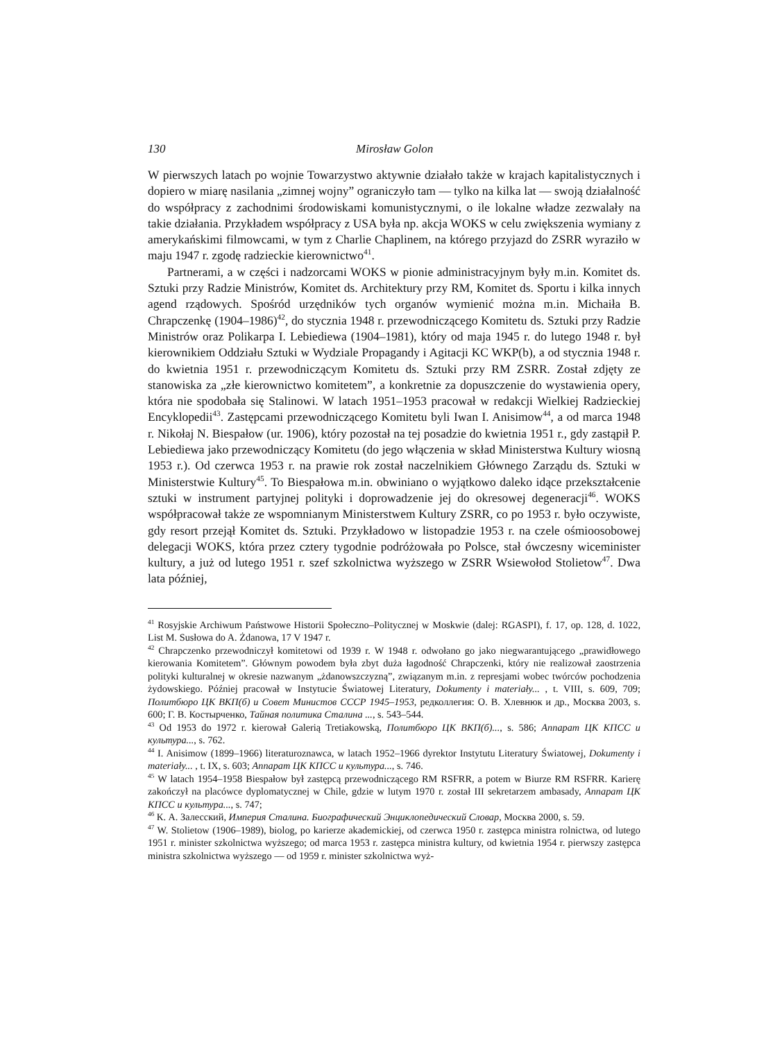130 Mirosław Golon
W pierwszych latach po wojnie Towarzystwo aktywnie działało także w krajach kapitalistycznych i dopiero w miarę nasilania „zimnej wojny” ograniczyło tam — tylko na kilka lat — swoją działalność do współpracy z zachodnimi środowiskami komunistycznymi, o ile lokalne władze zezwalały na takie działania. Przykładem współpracy z USA była np. akcja WOKS w celu zwiększenia wymiany z amerykańskimi filmowcami, w tym z Charlie Chaplinem, na którego przyjazd do ZSRR wyraziło w maju 1947 r. zgodę radzieckie kierownictwo<sup>41</sup>.
Partnerami, a w części i nadzorcami WOKS w pionie administracyjnym były m.in. Komitet ds. Sztuki przy Radzie Ministrów, Komitet ds. Architektury przy RM, Komitet ds. Sportu i kilka innych agend rządowych. Spośród urzędników tych organów wymienić można m.in. Michaiła B. Chrapczenkę (1904–1986)<sup>42</sup>, do stycznia 1948 r. przewodniczącego Komitetu ds. Sztuki przy Radzie Ministrów oraz Polikarpa I. Lebiediewa (1904–1981), który od maja 1945 r. do lutego 1948 r. był kierownikiem Oddziału Sztuki w Wydziale Propagandy i Agitacji KC WKP(b), a od stycznia 1948 r. do kwietnia 1951 r. przewodniczącym Komitetu ds. Sztuki przy RM ZSRR. Został zdjęty ze stanowiska za „złe kierownictwo komitetem”, a konkretnie za dopuszczenie do wystawienia opery, która nie spodobała się Stalinowi. W latach 1951–1953 pracował w redakcji Wielkiej Radzieckiej Encyklopedii<sup>43</sup>. Zastępcami przewodniczącego Komitetu byli Iwan I. Anisimow<sup>44</sup>, a od marca 1948 r. Nikołaj N. Biespałow (ur. 1906), który pozostał na tej posadzie do kwietnia 1951 r., gdy zastąpił P. Lebiediewa jako przewodniczący Komitetu (do jego włączenia w skład Ministerstwa Kultury wiosną 1953 r.). Od czerwca 1953 r. na prawie rok został naczelnikiem Głównego Zarządu ds. Sztuki w Ministerstwie Kultury<sup>45</sup>. To Biespałowa m.in. obwiniano o wyjątkowo daleko idące przekształcenie sztuki w instrument partyjnej polityki i doprowadzenie jej do okresowej degeneracji<sup>46</sup>. WOKS współpracował także ze wspomnianym Ministerstwem Kultury ZSRR, co po 1953 r. było oczywiste, gdy resort przejął Komitet ds. Sztuki. Przykładowo w listopadzie 1953 r. na czele ośmioosobowej delegacji WOKS, która przez cztery tygodnie podróżowała po Polsce, stał ówczesny wiceminister kultury, a już od lutego 1951 r. szef szkolnictwa wyższego w ZSRR Wsiewołod Stolietow<sup>47</sup>. Dwa lata później,
<sup>41</sup> Rosyjskie Archiwum Państwowe Historii Społeczno–Politycznej w Moskwie (dalej: RGASPI), f. 17, op. 128, d. 1022, List M. Susłowa do A. Żdanowa, 17 V 1947 r.
<sup>42</sup> Chrapczenko przewodniczył komitetowi od 1939 r. W 1948 r. odwołano go jako niegwarantującego „prawidłowego kierowania Komitetem”. Głównym powodem była zbyt duża łagodność Chrapczenki, który nie realizował zaostrzenia polityki kulturalnej w okresie nazwanym „żdanowszczyzną”, związanym m.in. z represjami wobec twórców pochodzenia żydowskiego. Później pracował w Instytucie Światowej Literatury, Dokumenty i materiały... , t. VIII, s. 609, 709; Политбюро ЦК ВКП(б) и Совет Министов СССР 1945–1953, редколлегия: О. В. Хлевнюк и др., Москва 2003, s. 600; Г. В. Костырченко, Тайная политика Сталина ..., s. 543–544.
<sup>43</sup> Od 1953 do 1972 r. kierował Galerią Tretiakowską, Политбюро ЦК ВКП(б)..., s. 586; Аппарат ЦК КПСС и культура..., s. 762.
<sup>44</sup> I. Anisimow (1899–1966) literaturoznawca, w latach 1952–1966 dyrektor Instytutu Literatury Światowej, Dokumenty i materiały... , t. IX, s. 603; Аппарат ЦК КПСС и культура..., s. 746.
<sup>45</sup> W latach 1954–1958 Biespałow był zastępcą przewodniczącego RM RSFRR, a potem w Biurze RM RSFRR. Karierę zakończył na placówce dyplomatycznej w Chile, gdzie w lutym 1970 r. został III sekretarzem ambasady, Аппарат ЦК КПСС и культура..., s. 747;
<sup>46</sup> К. А. Залесский, Империя Сталина. Биографический Энциклопедический Словар, Москва 2000, s. 59.
<sup>47</sup> W. Stolietow (1906–1989), biolog, po karierze akademickiej, od czerwca 1950 r. zastępca ministra rolnictwa, od lutego 1951 r. minister szkolnictwa wyższego; od marca 1953 r. zastępca ministra kultury, od kwietnia 1954 r. pierwszy zastępca ministra szkolnictwa wyższego — od 1959 r. minister szkolnictwa wyż-